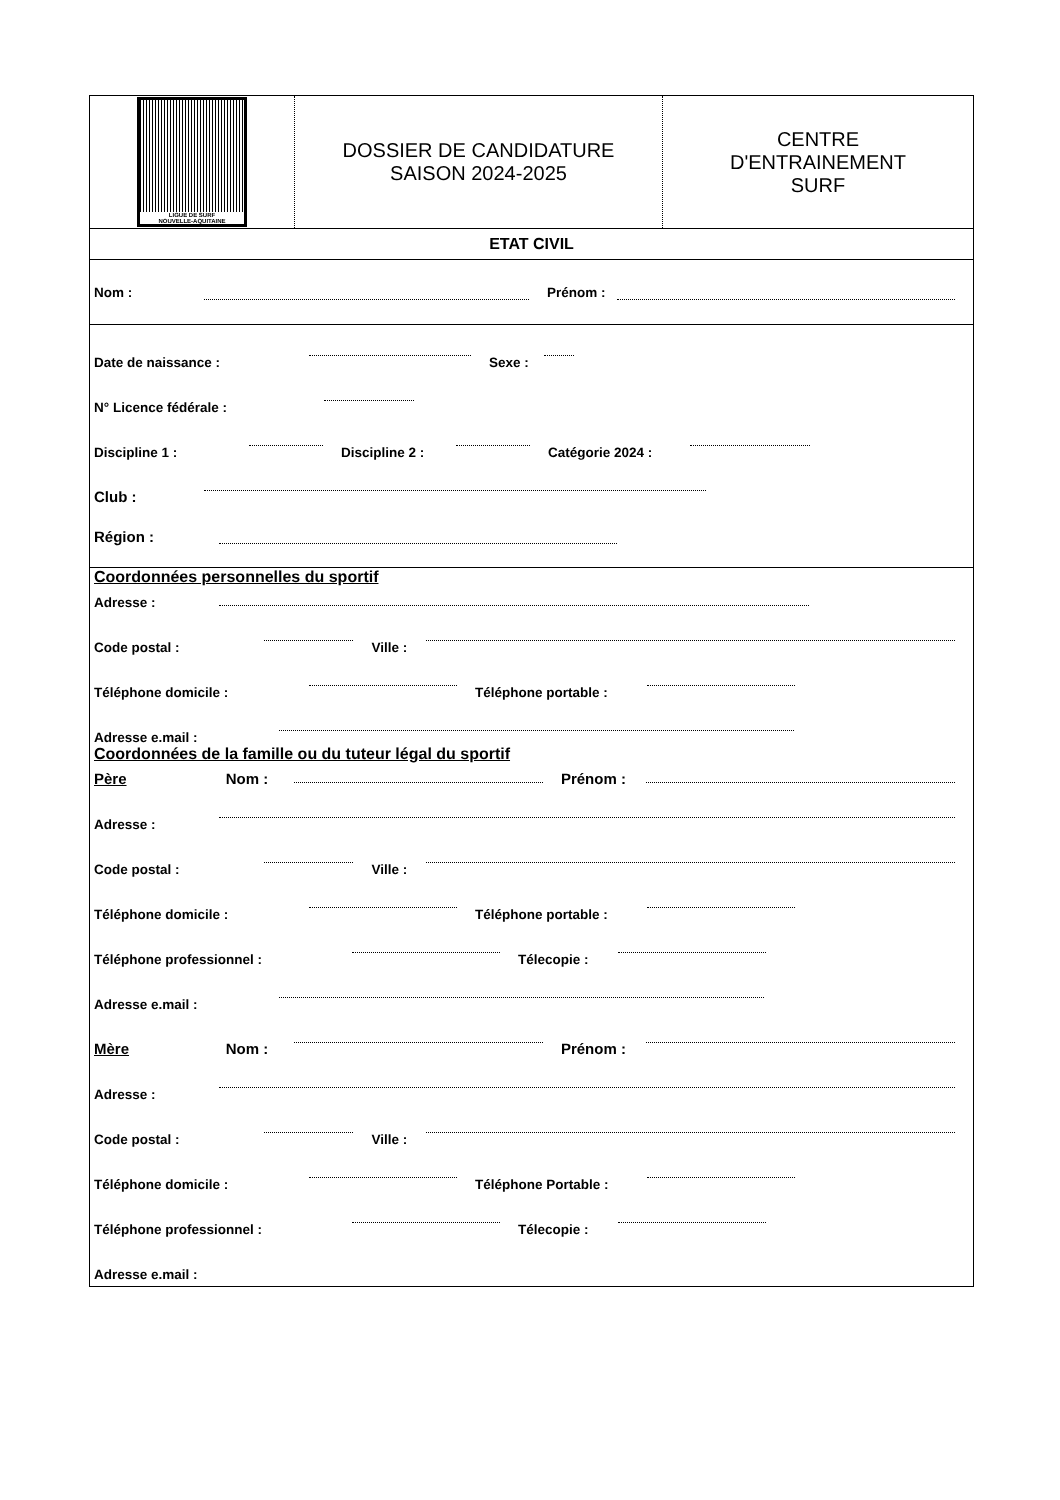LIGUE DE SURF
NOUVELLE-AQUITAINE
DOSSIER DE CANDIDATURE
SAISON 2024-2025
CENTRE
D'ENTRAINEMENT
SURF
ETAT CIVIL
Nom : Prénom :
Date de naissance :
Sexe :
N° Licence fédérale :
Discipline 1 :
Discipline 2 :
Catégorie 2024 :
Club :
Région :
Coordonnées personnelles du sportif
Adresse :
Code postal :
Ville :
Téléphone domicile :
Téléphone portable :
Adresse e.mail :
Coordonnées de la famille ou du tuteur légal du sportif
Père Nom :
Prénom :
Adresse :
Code postal :
Ville :
Téléphone domicile :
Téléphone portable :
Téléphone professionnel :
Télecopie :
Adresse e.mail :
Mère Nom :
Prénom :
Adresse :
Code postal :
Ville :
Téléphone domicile :
Téléphone Portable :
Téléphone professionnel :
Télecopie :
Adresse e.mail :